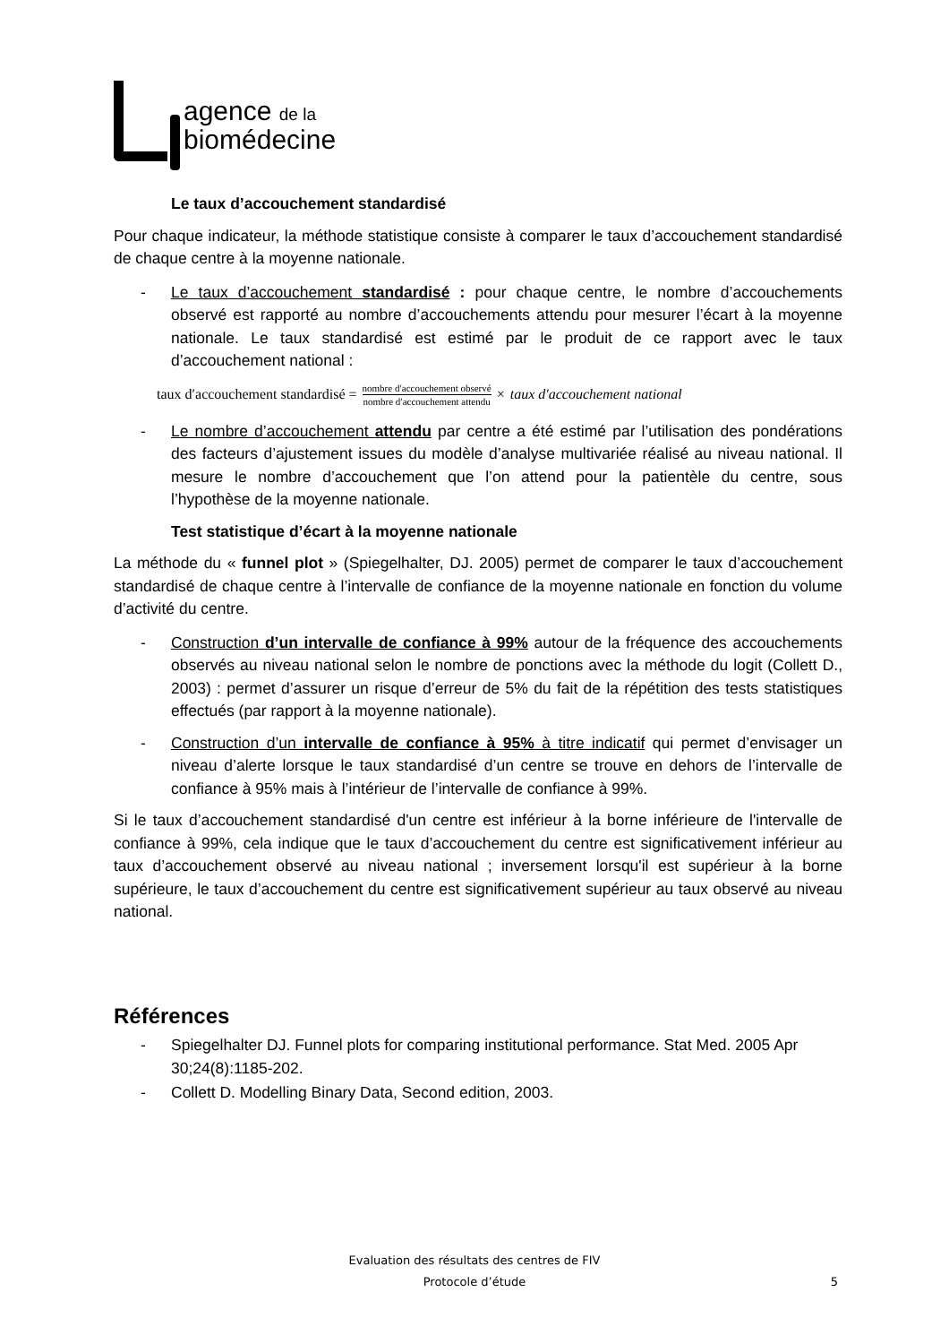agence de la
biomédecine
Le taux d’accouchement standardisé
Pour chaque indicateur, la méthode statistique consiste à comparer le taux d’accouchement standardisé de chaque centre à la moyenne nationale.
- Le taux d’accouchement standardisé : pour chaque centre, le nombre d’accouchements observé est rapporté au nombre d’accouchements attendu pour mesurer l’écart à la moyenne nationale. Le taux standardisé est estimé par le produit de ce rapport avec le taux d’accouchement national :
taux d′accouchement standardisé = nombre d′accouchement observé nombre d′accouchement attendu × taux d′accouchement national
- Le nombre d’accouchement attendu par centre a été estimé par l’utilisation des pondérations des facteurs d’ajustement issues du modèle d’analyse multivariée réalisé au niveau national. Il mesure le nombre d’accouchement que l’on attend pour la patientèle du centre, sous l’hypothèse de la moyenne nationale.
Test statistique d’écart à la moyenne nationale
La méthode du « funnel plot » (Spiegelhalter, DJ. 2005) permet de comparer le taux d’accouchement standardisé de chaque centre à l’intervalle de confiance de la moyenne nationale en fonction du volume d’activité du centre.
- Construction d’un intervalle de confiance à 99% autour de la fréquence des accouchements observés au niveau national selon le nombre de ponctions avec la méthode du logit (Collett D., 2003) : permet d’assurer un risque d’erreur de 5% du fait de la répétition des tests statistiques effectués (par rapport à la moyenne nationale).
- Construction d’un intervalle de confiance à 95% à titre indicatif qui permet d’envisager un niveau d’alerte lorsque le taux standardisé d’un centre se trouve en dehors de l’intervalle de confiance à 95% mais à l’intérieur de l’intervalle de confiance à 99%.
Si le taux d’accouchement standardisé d'un centre est inférieur à la borne inférieure de l'intervalle de confiance à 99%, cela indique que le taux d’accouchement du centre est significativement inférieur au taux d’accouchement observé au niveau national ; inversement lorsqu'il est supérieur à la borne supérieure, le taux d’accouchement du centre est significativement supérieur au taux observé au niveau national.
Références
- Spiegelhalter DJ. Funnel plots for comparing institutional performance. Stat Med. 2005 Apr 30;24(8):1185-202.
- Collett D. Modelling Binary Data, Second edition, 2003.
Evaluation des résultats des centres de FIV
Protocole d’étude
5